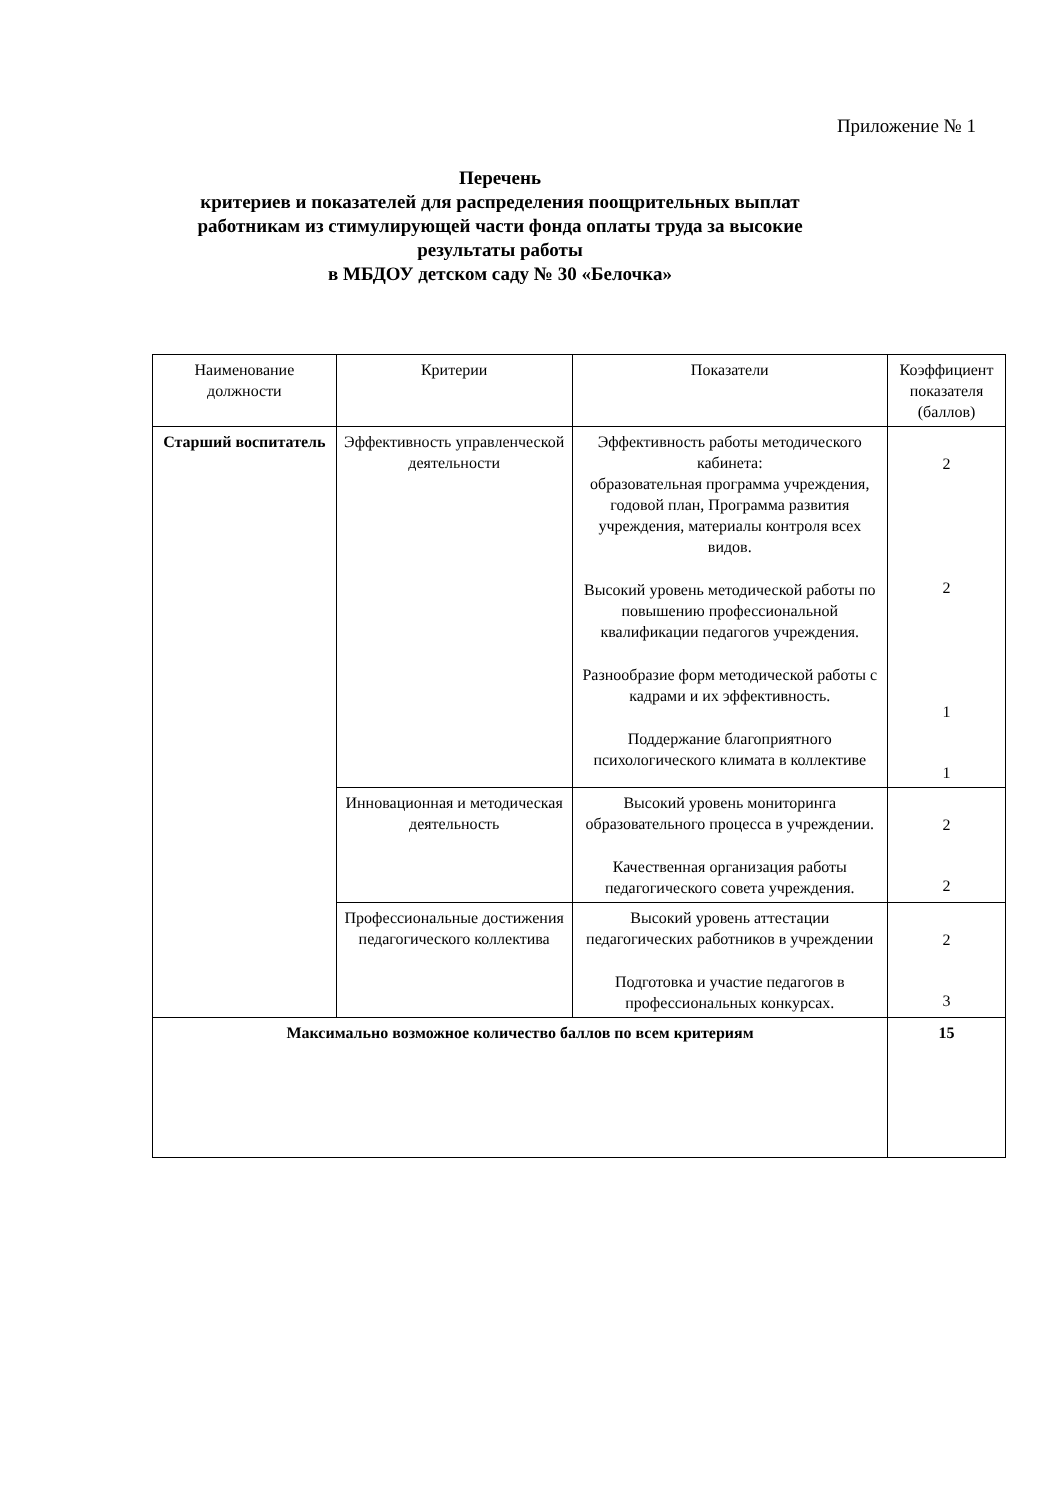Приложение № 1
Перечень
критериев и показателей для распределения поощрительных выплат работникам из стимулирующей части фонда оплаты труда за высокие результаты работы
в МБДОУ детском саду № 30 «Белочка»
| Наименование должности | Критерии | Показатели | Коэффициент показателя (баллов) |
| --- | --- | --- | --- |
| Старший воспитатель | Эффективность управленческой деятельности | Эффективность работы методического кабинета: образовательная программа учреждения, годовой план, Программа развития учреждения, материалы контроля всех видов. Высокий уровень методической работы по повышению профессиональной квалификации педагогов учреждения. Разнообразие форм методической работы с кадрами и их эффективность. Поддержание благоприятного психологического климата в коллективе | 2 2 1 1 |
| | Инновационная и методическая деятельность | Высокий уровень мониторинга образовательного процесса в учреждении. Качественная организация работы педагогического совета учреждения. | 2 2 |
| | Профессиональные достижения педагогического коллектива | Высокий уровень аттестации педагогических работников в учреждении Подготовка и участие педагогов в профессиональных конкурсах. | 2 3 |
| Максимально возможное количество баллов по всем критериям | | | 15 |